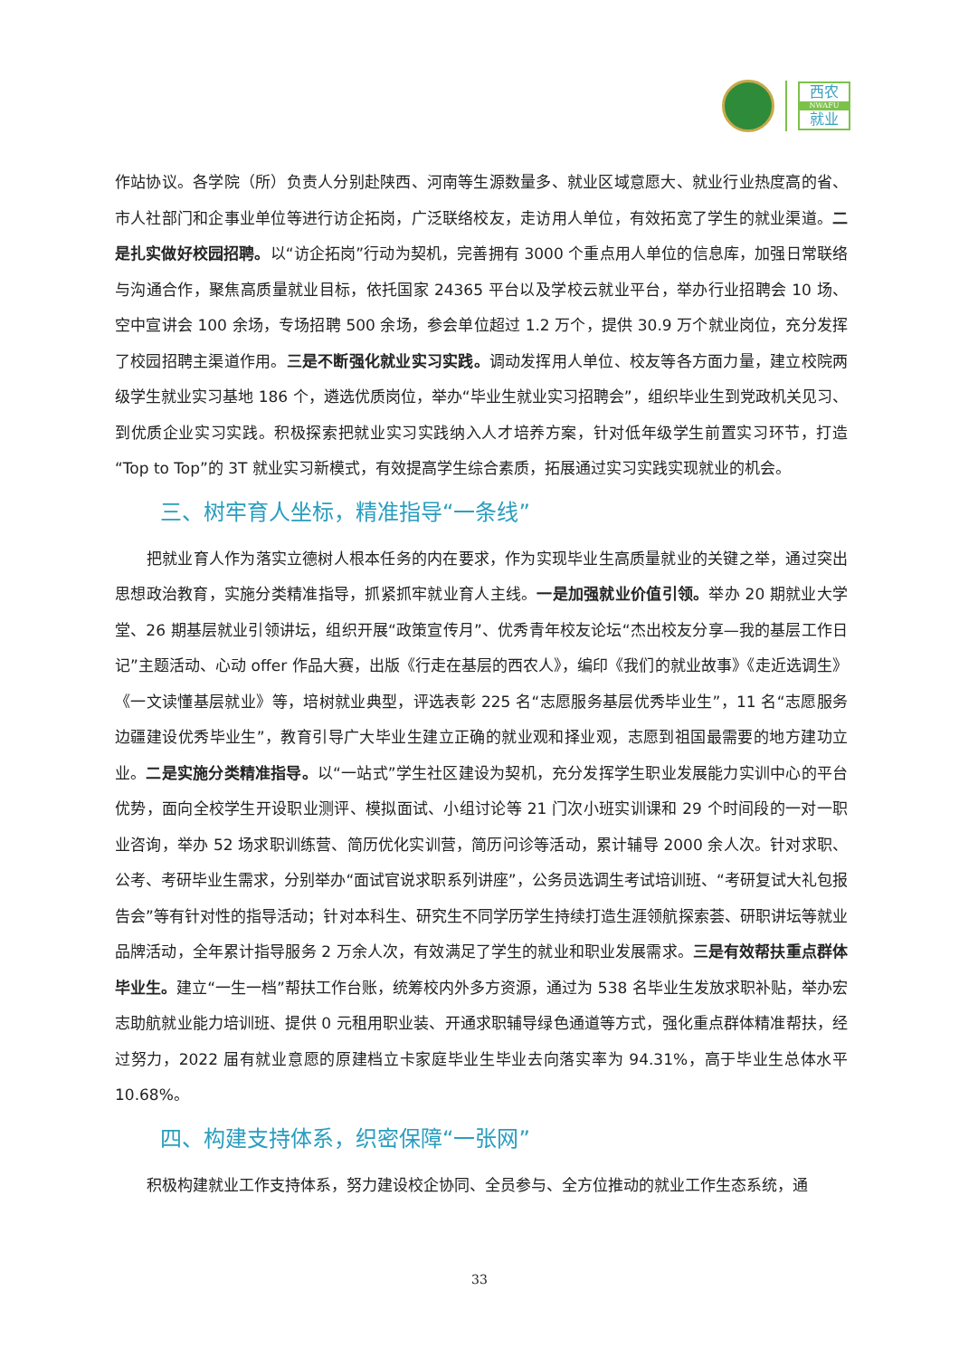西农
NWAFU
就业
作站协议。各学院（所）负责人分别赴陕西、河南等生源数量多、就业区域意愿大、就业行业热度高的省、市人社部门和企事业单位等进行访企拓岗，广泛联络校友，走访用人单位，有效拓宽了学生的就业渠道。二是扎实做好校园招聘。以“访企拓岗”行动为契机，完善拥有 3000 个重点用人单位的信息库，加强日常联络与沟通合作，聚焦高质量就业目标，依托国家 24365 平台以及学校云就业平台，举办行业招聘会 10 场、空中宣讲会 100 余场，专场招聘 500 余场，参会单位超过 1.2 万个，提供 30.9 万个就业岗位，充分发挥了校园招聘主渠道作用。三是不断强化就业实习实践。调动发挥用人单位、校友等各方面力量，建立校院两级学生就业实习基地 186 个，遴选优质岗位，举办“毕业生就业实习招聘会”，组织毕业生到党政机关见习、到优质企业实习实践。积极探索把就业实习实践纳入人才培养方案，针对低年级学生前置实习环节，打造“Top to Top”的 3T 就业实习新模式，有效提高学生综合素质，拓展通过实习实践实现就业的机会。
三、树牢育人坐标，精准指导“一条线”
把就业育人作为落实立德树人根本任务的内在要求，作为实现毕业生高质量就业的关键之举，通过突出思想政治教育，实施分类精准指导，抓紧抓牢就业育人主线。一是加强就业价值引领。举办 20 期就业大学堂、26 期基层就业引领讲坛，组织开展“政策宣传月”、优秀青年校友论坛“杰出校友分享—我的基层工作日记”主题活动、心动 offer 作品大赛，出版《行走在基层的西农人》，编印《我们的就业故事》《走近选调生》《一文读懂基层就业》等，培树就业典型，评选表彰 225 名“志愿服务基层优秀毕业生”，11 名“志愿服务边疆建设优秀毕业生”，教育引导广大毕业生建立正确的就业观和择业观，志愿到祖国最需要的地方建功立业。二是实施分类精准指导。以“一站式”学生社区建设为契机，充分发挥学生职业发展能力实训中心的平台优势，面向全校学生开设职业测评、模拟面试、小组讨论等 21 门次小班实训课和 29 个时间段的一对一职业咨询，举办 52 场求职训练营、简历优化实训营，简历问诊等活动，累计辅导 2000 余人次。针对求职、公考、考研毕业生需求，分别举办“面试官说求职系列讲座”，公务员选调生考试培训班、“考研复试大礼包报告会”等有针对性的指导活动；针对本科生、研究生不同学历学生持续打造生涯领航探索荟、研职讲坛等就业品牌活动，全年累计指导服务 2 万余人次，有效满足了学生的就业和职业发展需求。三是有效帮扶重点群体毕业生。建立“一生一档”帮扶工作台账，统筹校内外多方资源，通过为 538 名毕业生发放求职补贴，举办宏志助航就业能力培训班、提供 0 元租用职业装、开通求职辅导绿色通道等方式，强化重点群体精准帮扶，经过努力，2022 届有就业意愿的原建档立卡家庭毕业生毕业去向落实率为 94.31%，高于毕业生总体水平 10.68%。
四、构建支持体系，织密保障“一张网”
积极构建就业工作支持体系，努力建设校企协同、全员参与、全方位推动的就业工作生态系统，通
33